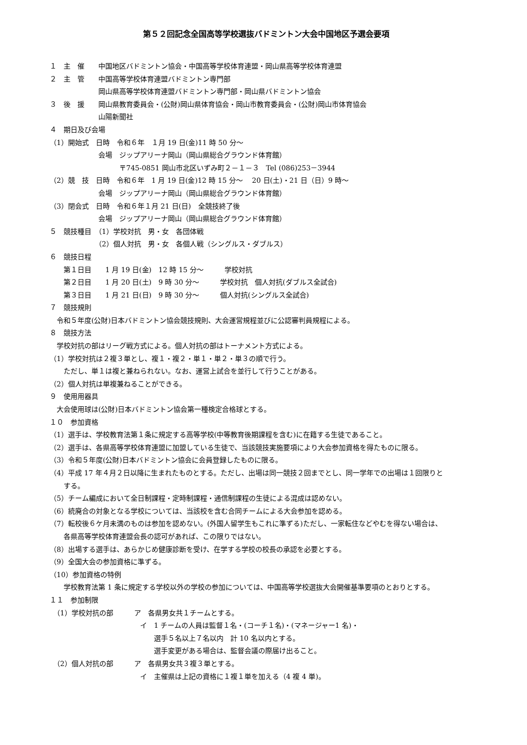第５２回記念全国高等学校選抜バドミントン大会中国地区予選会要項
１　主　催　　中国地区バドミントン協会・中国高等学校体育連盟・岡山県高等学校体育連盟
２　主　管　　中国高等学校体育連盟バドミントン専門部
　　　　　　　岡山県高等学校体育連盟バドミントン専門部・岡山県バドミントン協会
３　後　援　　岡山県教育委員会・(公財)岡山県体育協会・岡山市教育委員会・(公財)岡山市体育協会
　　　　　　　山陽新聞社
４　期日及び会場
（1）開始式　日時　令和６年　１月 19 日(金)11 時 50 分～
　　　　　　　会場　ジップアリーナ岡山（岡山県総合グラウンド体育館）
　　　　　　　　　　〒745-0851 岡山市北区いずみ町２－１－３　Tel (086)253－3944
（2）競　技　日時　令和６年　1 月 19 日(金)12 時 15 分～　 20 日(土)・21 日（日）9 時～
　　　　　　　会場　ジップアリーナ岡山（岡山県総合グラウンド体育館）
（3）閉会式　日時　令和６年１月 21 日(日)　全競技終了後
　　　　　　　会場　ジップアリーナ岡山（岡山県総合グラウンド体育館）
５　競技種目　（1）学校対抗　男・女　各団体戦
　　　　　　　（2）個人対抗　男・女　各個人戦（シングルス・ダブルス）
６　競技日程
　　第１日目　　1 月 19 日(金)　12 時 15 分～　　　学校対抗
　　第２日目　　1 月 20 日(土)　9 時 30 分～　　　学校対抗　個人対抗(ダブルス全試合)
　　第３日目　　1 月 21 日(日)　9 時 30 分～　　　個人対抗(シングルス全試合)
７　競技規則
　令和５年度(公財)日本バドミントン協会競技規則、大会運営規程並びに公認審判員規程による。
８　競技方法
　学校対抗の部はリーグ戦方式による。個人対抗の部はトーナメント方式による。
（1）学校対抗は２複３単とし、複１・複２・単１・単２・単３の順で行う。
　　ただし、単１は複と兼ねられない。なお、運営上試合を並行して行うことがある。
（2）個人対抗は単複兼ねることができる。
９　使用用器具
　大会使用球は(公財)日本バドミントン協会第一種検定合格球とする。
１０　参加資格
（1）選手は、学校教育法第１条に規定する高等学校(中等教育後期課程を含む)に在籍する生徒であること。
（2）選手は、各県高等学校体育連盟に加盟している生徒で、当該競技実施要項により大会参加資格を得たものに限る。
（3）令和５年度(公財)日本バドミントン協会に会員登録したものに限る。
（4）平成 17 年４月２日以降に生まれたものとする。ただし、出場は同一競技２回までとし、同一学年での出場は１回限りと
　　する。
（5）チーム編成において全日制課程・定時制課程・通信制課程の生徒による混成は認めない。
（6）統廃合の対象となる学校については、当該校を含む合同チームによる大会参加を認める。
（7）転校後６ケ月未満のものは参加を認めない。(外国人留学生もこれに準ずる)ただし、一家転住などやむを得ない場合は、
　　各県高等学校体育連盟会長の認可があれば、この限りではない。
（8）出場する選手は、あらかじめ健康診断を受け、在学する学校の校長の承認を必要とする。
（9）全国大会の参加資格に準ずる。
（10）参加資格の特例
　　学校教育法第 1 条に規定する学校以外の学校の参加については、中国高等学校選抜大会開催基準要項のとおりとする。
１１　参加制限
　（1）学校対抗の部　　　ア　各県男女共１チームとする。
　　　　　　　　　　　　　イ　1 チームの人員は監督１名・(コーチ１名)・(マネージャー1 名)・
　　　　　　　　　　　　　　　選手５名以上７名以内　計 10 名以内とする。
　　　　　　　　　　　　　　　選手変更がある場合は、監督会議の際届け出ること。
　（2）個人対抗の部　　　ア　各県男女共３複３単とする。
　　　　　　　　　　　　　イ　主催県は上記の資格に１複１単を加える（4 複 4 単)。